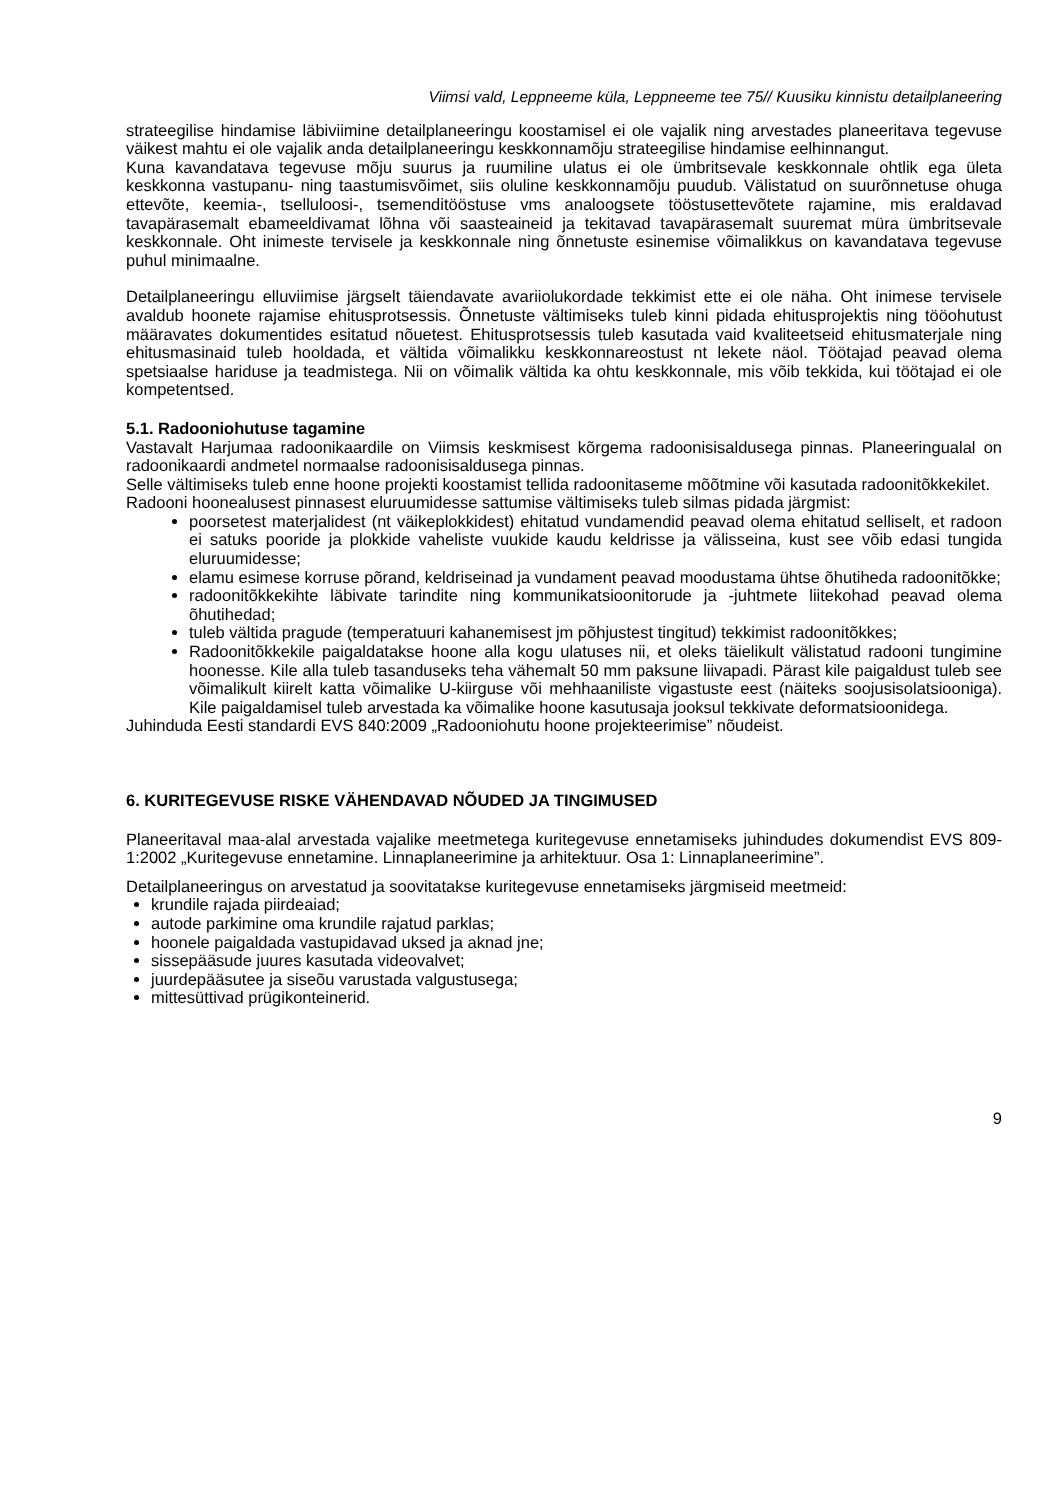Viimsi vald, Leppneeme küla, Leppneeme tee 75// Kuusiku kinnistu detailplaneering
strateegilise hindamise läbiviimine detailplaneeringu koostamisel ei ole vajalik ning arvestades planeeritava tegevuse väikest mahtu ei ole vajalik anda detailplaneeringu keskkonnamõju strateegilise hindamise eelhinnangut.
Kuna kavandatava tegevuse mõju suurus ja ruumiline ulatus ei ole ümbritsevale keskkonnale ohtlik ega ületa keskkonna vastupanu- ning taastumisvõimet, siis oluline keskkonnamõju puudub. Välistatud on suurõnnetuse ohuga ettevõte, keemia-, tselluloosi-, tsemenditööstuse vms analoogsete tööstusettevõtete rajamine, mis eraldavad tavapärasemalt ebameeldivamat lõhna või saasteaineid ja tekitavad tavapärasemalt suuremat müra ümbritsevale keskkonnale. Oht inimeste tervisele ja keskkonnale ning õnnetuste esinemise võimalikkus on kavandatava tegevuse puhul minimaalne.
Detailplaneeringu elluviimise järgselt täiendavate avariiolukordade tekkimist ette ei ole näha. Oht inimese tervisele avaldub hoonete rajamise ehitusprotsessis. Õnnetuste vältimiseks tuleb kinni pidada ehitusprojektis ning tööohutust määravates dokumentides esitatud nõuetest. Ehitusprotsessis tuleb kasutada vaid kvaliteetseid ehitusmaterjale ning ehitusmasinaid tuleb hooldada, et vältida võimalikku keskkonnareostust nt lekete näol. Töötajad peavad olema spetsiaalse hariduse ja teadmistega. Nii on võimalik vältida ka ohtu keskkonnale, mis võib tekkida, kui töötajad ei ole kompetentsed.
5.1. Radooniohutuse tagamine
Vastavalt Harjumaa radoonikaardile on Viimsis keskmisest kõrgema radoonisisaldusega pinnas. Planeeringualal on radoonikaardi andmetel normaalse radoonisisaldusega pinnas.
Selle vältimiseks tuleb enne hoone projekti koostamist tellida radoonitaseme mõõtmine või kasutada radoonitõkkekilet.
Radooni hoonealusest pinnasest eluruumidesse sattumise vältimiseks tuleb silmas pidada järgmist:
poorsetest materjalidest (nt väikeplokkidest) ehitatud vundamendid peavad olema ehitatud selliselt, et radoon ei satuks pooride ja plokkide vaheliste vuukide kaudu keldrisse ja välisseina, kust see võib edasi tungida eluruumidesse;
elamu esimese korruse põrand, keldriseinad ja vundament peavad moodustama ühtse õhutiheda radoonitõkke;
radoonitõkkekihte läbivate tarindite ning kommunikatsioonitorude ja -juhtmete liitekohad peavad olema õhutihedad;
tuleb vältida pragude (temperatuuri kahanemisest jm põhjustest tingitud) tekkimist radoonitõkkes;
Radoonitõkkekile paigaldatakse hoone alla kogu ulatuses nii, et oleks täielikult välistatud radooni tungimine hoonesse. Kile alla tuleb tasanduseks teha vähemalt 50 mm paksune liivapadi. Pärast kile paigaldust tuleb see võimalikult kiirelt katta võimalike U-kiirguse või mehhaaniliste vigastuste eest (näiteks soojusisolatsiooniga). Kile paigaldamisel tuleb arvestada ka võimalike hoone kasutusaja jooksul tekkivate deformatsioonidega.
Juhinduda Eesti standardi EVS 840:2009 „Radooniohutu hoone projekteerimise” nõudeist.
6. KURITEGEVUSE RISKE VÄHENDAVAD NÕUDED JA TINGIMUSED
Planeeritaval maa-alal arvestada vajalike meetmetega kuritegevuse ennetamiseks juhindudes dokumendist EVS 809-1:2002 „Kuritegevuse ennetamine. Linnaplaneerimine ja arhitektuur. Osa 1: Linnaplaneerimine”.
Detailplaneeringus on arvestatud ja soovitatakse kuritegevuse ennetamiseks järgmiseid meetmeid:
krundile rajada piirdeaiad;
autode parkimine oma krundile rajatud parklas;
hoonele paigaldada vastupidavad uksed ja aknad jne;
sissepääsude juures kasutada videovalvet;
juurdepääsutee ja siseõu varustada valgustusega;
mittesüttivad prügikonteinerid.
9